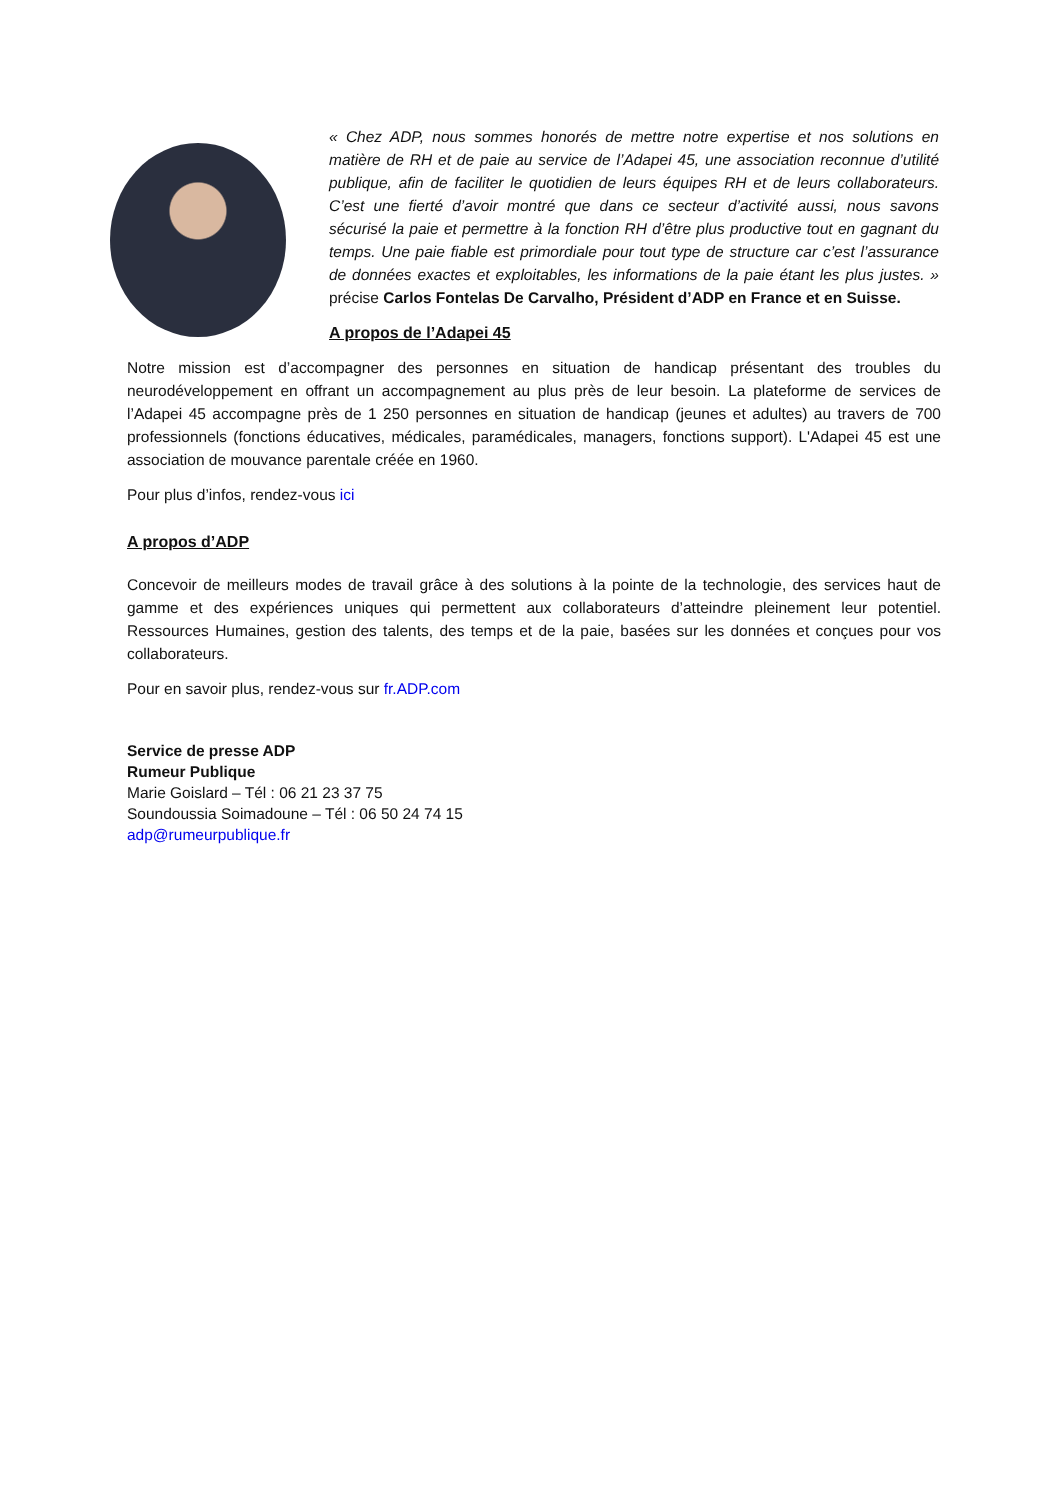« Chez ADP, nous sommes honorés de mettre notre expertise et nos solutions en matière de RH et de paie au service de l’Adapei 45, une association reconnue d’utilité publique, afin de faciliter le quotidien de leurs équipes RH et de leurs collaborateurs. C’est une fierté d’avoir montré que dans ce secteur d’activité aussi, nous savons sécurisé la paie et permettre à la fonction RH d’être plus productive tout en gagnant du temps. Une paie fiable est primordiale pour tout type de structure car c’est l’assurance de données exactes et exploitables, les informations de la paie étant les plus justes. » précise Carlos Fontelas De Carvalho, Président d’ADP en France et en Suisse.
A propos de l’Adapei 45
Notre mission est d’accompagner des personnes en situation de handicap présentant des troubles du neurodéveloppement en offrant un accompagnement au plus près de leur besoin. La plateforme de services de l’Adapei 45 accompagne près de 1 250 personnes en situation de handicap (jeunes et adultes) au travers de 700 professionnels (fonctions éducatives, médicales, paramédicales, managers, fonctions support). L'Adapei 45 est une association de mouvance parentale créée en 1960.
Pour plus d’infos, rendez-vous ici
A propos d’ADP
Concevoir de meilleurs modes de travail grâce à des solutions à la pointe de la technologie, des services haut de gamme et des expériences uniques qui permettent aux collaborateurs d’atteindre pleinement leur potentiel. Ressources Humaines, gestion des talents, des temps et de la paie, basées sur les données et conçues pour vos collaborateurs.
Pour en savoir plus, rendez-vous sur fr.ADP.com
Service de presse ADP
Rumeur Publique
Marie Goislard – Tél : 06 21 23 37 75
Soundoussia Soimadoune – Tél : 06 50 24 74 15
adp@rumeurpublique.fr